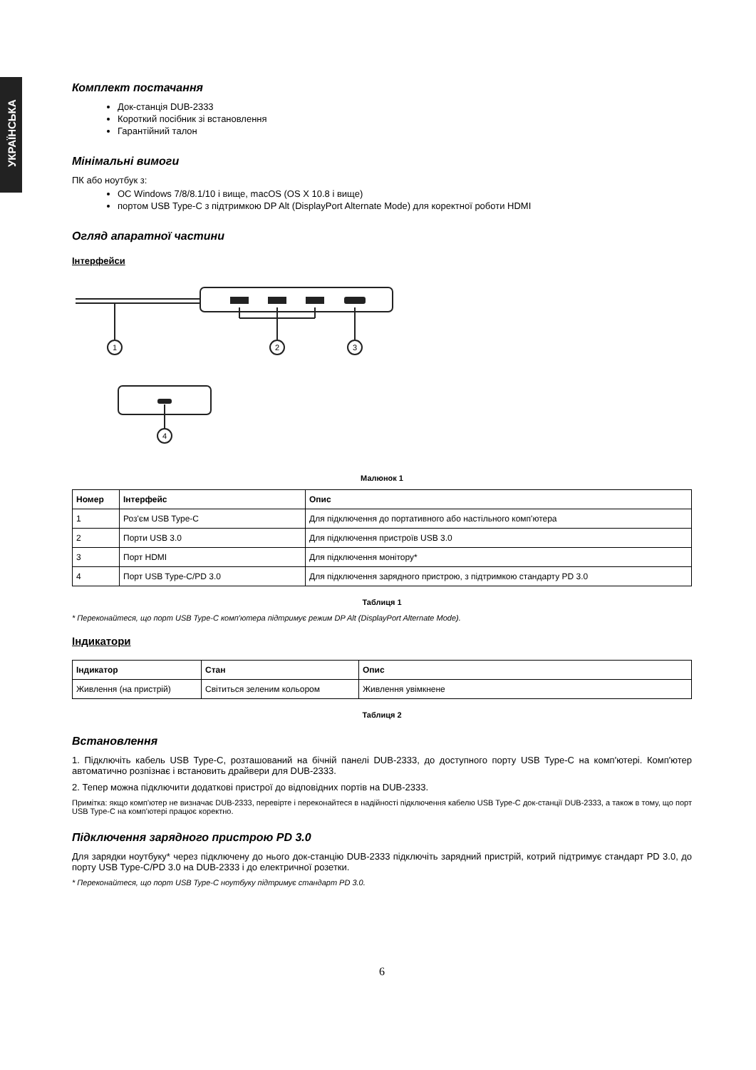УКРАЇНСЬКА
Комплект постачання
Док-станція DUB-2333
Короткий посібник зі встановлення
Гарантійний талон
Мінімальні вимоги
ПК або ноутбук з:
ОС Windows 7/8/8.1/10 і вище, macOS (OS X 10.8 і вище)
портом USB Type-C з підтримкою DP Alt (DisplayPort Alternate Mode) для коректної роботи HDMI
Огляд апаратної частини
Інтерфейси
1
2
3
4
Малюнок 1
| Номер | Інтерфейс | Опис |
| --- | --- | --- |
| 1 | Роз'єм USB Type-C | Для підключення до портативного або настільного комп'ютера |
| 2 | Порти USB 3.0 | Для підключення пристроїв USB 3.0 |
| 3 | Порт HDMI | Для підключення монітору* |
| 4 | Порт USB Type-C/PD 3.0 | Для підключення зарядного пристрою, з підтримкою стандарту PD 3.0 |
Таблиця 1
* Переконайтеся, що порт USB Type-C комп'ютера підтримує режим DP Alt (DisplayPort Alternate Mode).
Індикатори
| Індикатор | Стан | Опис |
| --- | --- | --- |
| Живлення (на пристрій) | Світиться зеленим кольором | Живлення увімкнене |
Таблиця 2
Встановлення
1. Підключіть кабель USB Type-C, розташований на бічній панелі DUB-2333, до доступного порту USB Type-C на комп'ютері. Комп'ютер автоматично розпізнає і встановить драйвери для DUB-2333.
2. Тепер можна підключити додаткові пристрої до відповідних портів на DUB-2333.
Примітка: якщо комп'ютер не визначає DUB-2333, перевірте і переконайтеся в надійності підключення кабелю USB Type-C док-станції DUB-2333, а також в тому, що порт USB Type-C на комп'ютері працює коректно.
Підключення зарядного пристрою PD 3.0
Для зарядки ноутбуку* через підключену до нього док-станцію DUB-2333 підключіть зарядний пристрій, котрий підтримує стандарт PD 3.0, до порту USB Type-C/PD 3.0 на DUB-2333 і до електричної розетки.
* Переконайтеся, що порт USB Type-C ноутбуку підтримує стандарт PD 3.0.
6